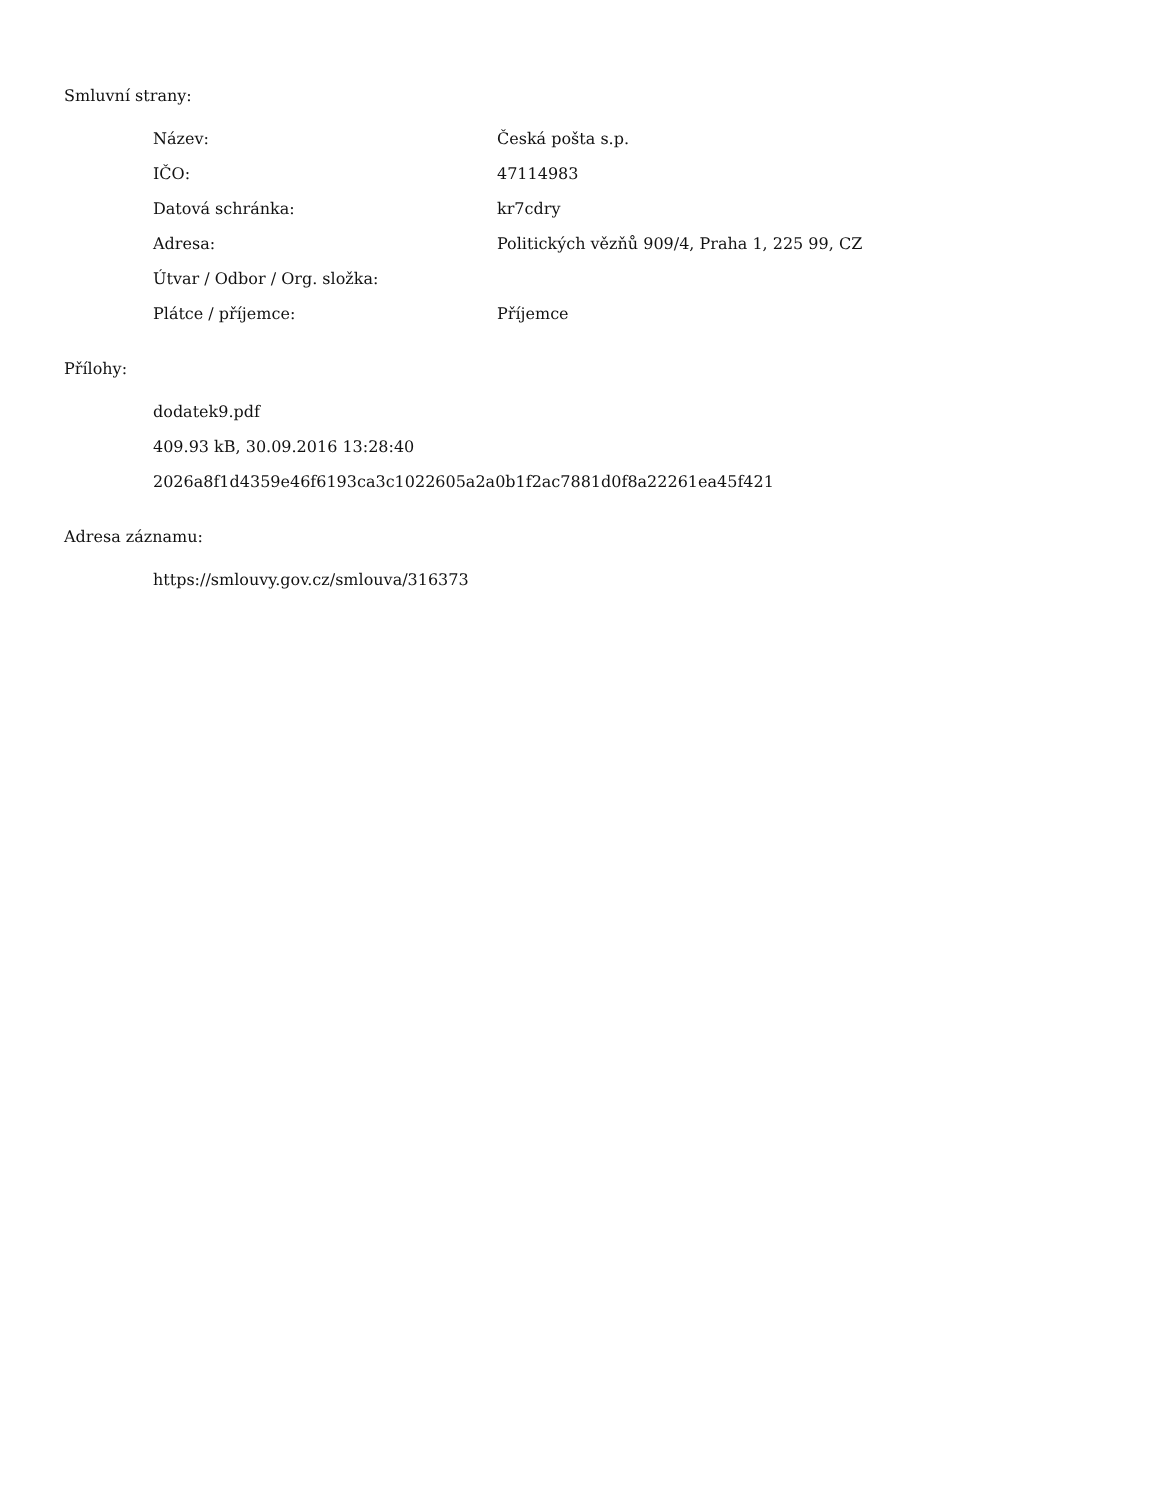Smluvní strany:
| Název: | Česká pošta s.p. |
| IČO: | 47114983 |
| Datová schránka: | kr7cdry |
| Adresa: | Politických vězňů 909/4, Praha 1, 225 99, CZ |
| Útvar / Odbor / Org. složka: | |
| Plátce / příjemce: | Příjemce |
Přílohy:
dodatek9.pdf
409.93 kB, 30.09.2016 13:28:40
2026a8f1d4359e46f6193ca3c1022605a2a0b1f2ac7881d0f8a22261ea45f421
Adresa záznamu:
https://smlouvy.gov.cz/smlouva/316373